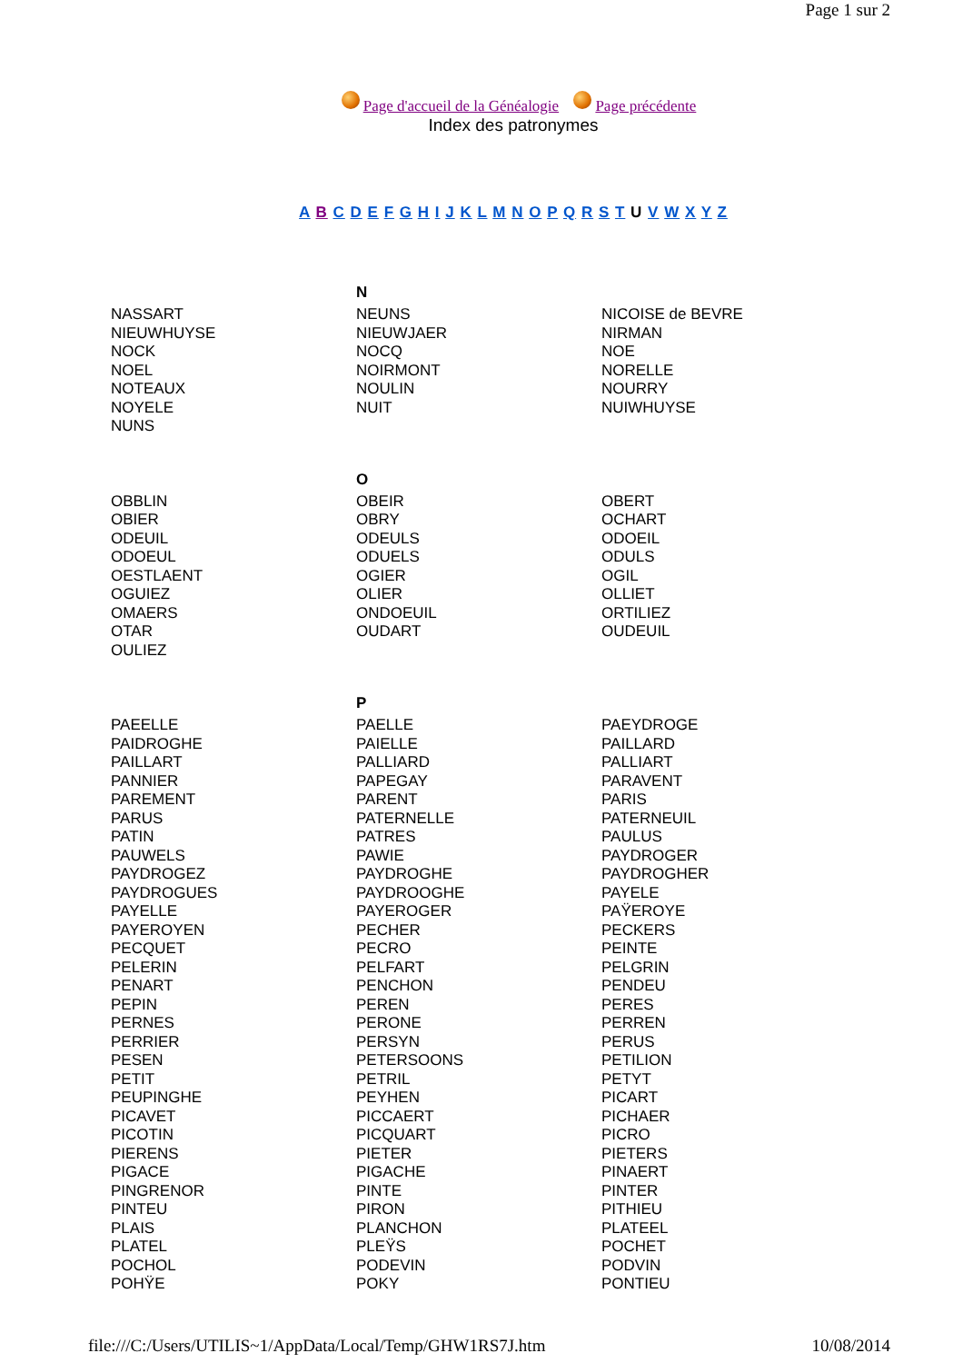Page 1 sur 2
Page d'accueil de la Généalogie Page précédente
Index des patronymes
A B C D E F G H I J K L M N O P Q R S T U V W X Y Z
| | N | |
| NASSART | NEUNS | NICOISE de BEVRE |
| NIEUWHUYSE | NIEUWJAER | NIRMAN |
| NOCK | NOCQ | NOE |
| NOEL | NOIRMONT | NORELLE |
| NOTEAUX | NOULIN | NOURRY |
| NOYELE | NUIT | NUIWHUYSE |
| NUNS | | |
| | O | |
| OBBLIN | OBEIR | OBERT |
| OBIER | OBRY | OCHART |
| ODEUIL | ODEULS | ODOEIL |
| ODOEUL | ODUELS | ODULS |
| OESTLAENT | OGIER | OGIL |
| OGUIEZ | OLIER | OLLIET |
| OMAERS | ONDOEUIL | ORTILIEZ |
| OTAR | OUDART | OUDEUIL |
| OULIEZ | | |
| | P | |
| PAEELLE | PAELLE | PAEYDROGE |
| PAIDROGHE | PAIELLE | PAILLARD |
| PAILLART | PALLIARD | PALLIART |
| PANNIER | PAPEGAY | PARAVENT |
| PAREMENT | PARENT | PARIS |
| PARUS | PATERNELLE | PATERNEUIL |
| PATIN | PATRES | PAULUS |
| PAUWELS | PAWIE | PAYDROGER |
| PAYDROGEZ | PAYDROGHE | PAYDROGHER |
| PAYDROGUES | PAYDROOGHE | PAYELE |
| PAYELLE | PAYEROGER | PAŸEROYE |
| PAYEROYEN | PECHER | PECKERS |
| PECQUET | PECRO | PEINTE |
| PELERIN | PELFART | PELGRIN |
| PENART | PENCHON | PENDEU |
| PEPIN | PEREN | PERES |
| PERNES | PERONE | PERREN |
| PERRIER | PERSYN | PERUS |
| PESEN | PETERSOONS | PETILION |
| PETIT | PETRIL | PETYT |
| PEUPINGHE | PEYHEN | PICART |
| PICAVET | PICCAERT | PICHAER |
| PICOTIN | PICQUART | PICRO |
| PIERENS | PIETER | PIETERS |
| PIGACE | PIGACHE | PINAERT |
| PINGRENOR | PINTE | PINTER |
| PINTEU | PIRON | PITHIEU |
| PLAIS | PLANCHON | PLATEEL |
| PLATEL | PLEŸS | POCHET |
| POCHOL | PODEVIN | PODVIN |
| POHŸE | POKY | PONTIEU |
file:///C:/Users/UTILIS~1/AppData/Local/Temp/GHW1RS7J.htm 10/08/2014